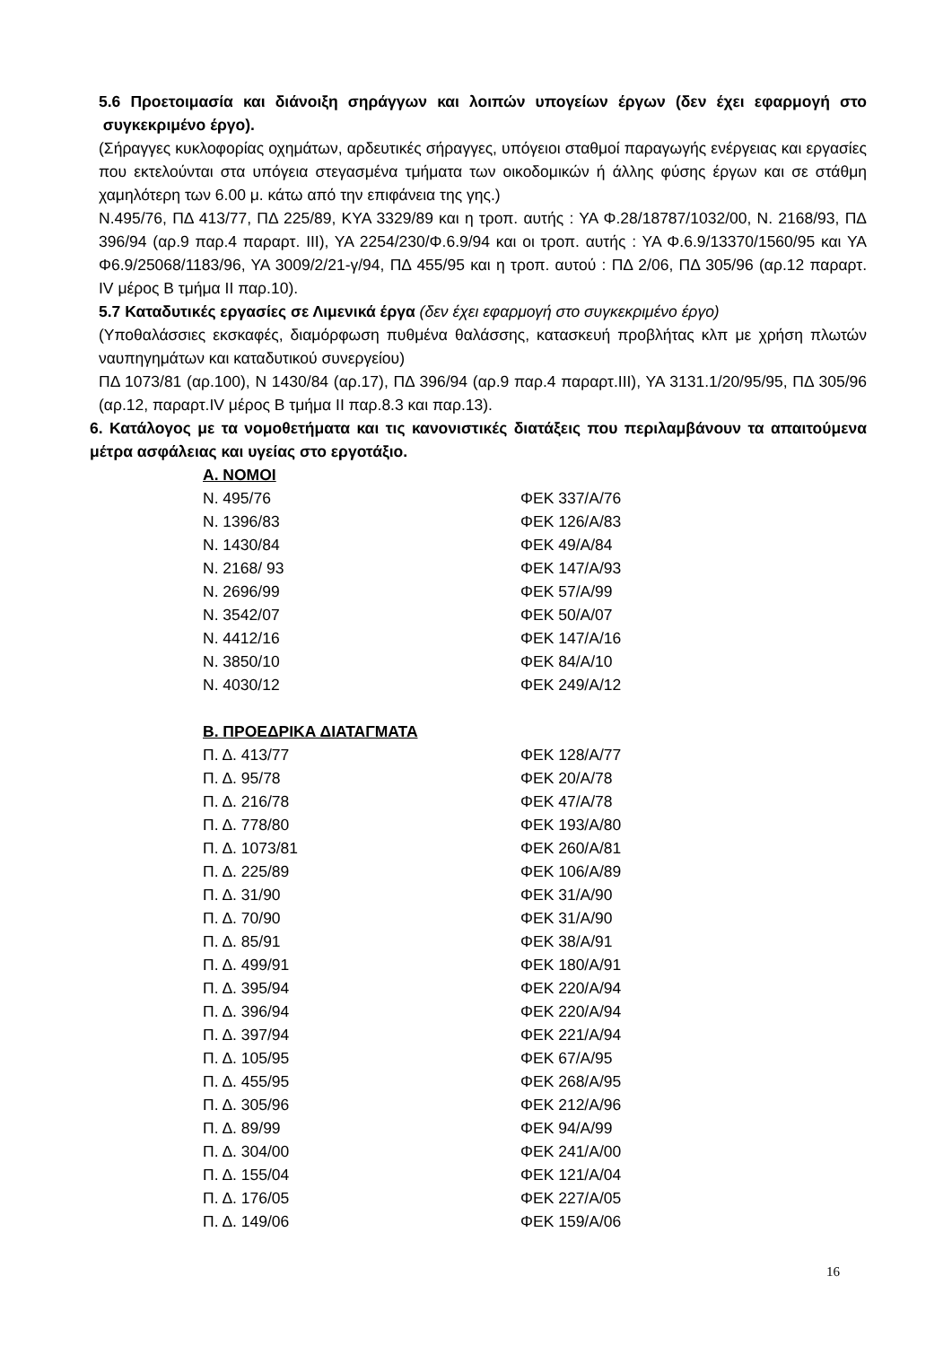5.6 Προετοιμασία και διάνοιξη σηράγγων και λοιπών υπογείων έργων (δεν έχει εφαρμογή στο συγκεκριμένο έργο).
(Σήραγγες κυκλοφορίας οχημάτων, αρδευτικές σήραγγες, υπόγειοι σταθμοί παραγωγής ενέργειας και εργασίες που εκτελούνται στα υπόγεια στεγασμένα τμήματα των οικοδομικών ή άλλης φύσης έργων και σε στάθμη χαμηλότερη των 6.00 μ. κάτω από την επιφάνεια της γης.)
Ν.495/76, ΠΔ 413/77, ΠΔ 225/89, ΚΥΑ 3329/89 και η τροπ. αυτής : ΥΑ Φ.28/18787/1032/00, Ν. 2168/93, ΠΔ 396/94 (αρ.9 παρ.4 παραρτ. ΙΙΙ), ΥΑ 2254/230/Φ.6.9/94 και οι τροπ. αυτής : ΥΑ Φ.6.9/13370/1560/95 και ΥΑ Φ6.9/25068/1183/96, ΥΑ 3009/2/21-γ/94, ΠΔ 455/95 και η τροπ. αυτού : ΠΔ 2/06, ΠΔ 305/96 (αρ.12 παραρτ. IV μέρος Β τμήμα ΙΙ παρ.10).
5.7 Καταδυτικές εργασίες σε Λιμενικά έργα (δεν έχει εφαρμογή στο συγκεκριμένο έργο)
(Υποθαλάσσιες εκσκαφές, διαμόρφωση πυθμένα θαλάσσης, κατασκευή προβλήτας κλπ με χρήση πλωτών ναυπηγημάτων και καταδυτικού συνεργείου)
ΠΔ 1073/81 (αρ.100), Ν 1430/84 (αρ.17), ΠΔ 396/94 (αρ.9 παρ.4 παραρτ.ΙΙΙ), ΥΑ 3131.1/20/95/95, ΠΔ 305/96 (αρ.12, παραρτ.IV μέρος Β τμήμα ΙΙ παρ.8.3 και παρ.13).
6. Κατάλογος με τα νομοθετήματα και τις κανονιστικές διατάξεις που περιλαμβάνουν τα απαιτούμενα μέτρα ασφάλειας και υγείας στο εργοτάξιο.
| Α. ΝΟΜΟΙ | |
| Ν. 495/76 | ΦΕΚ 337/Α/76 |
| Ν. 1396/83 | ΦΕΚ 126/Α/83 |
| Ν. 1430/84 | ΦΕΚ 49/Α/84 |
| Ν. 2168/ 93 | ΦΕΚ 147/Α/93 |
| Ν. 2696/99 | ΦΕΚ 57/Α/99 |
| Ν. 3542/07 | ΦΕΚ 50/Α/07 |
| Ν. 4412/16 | ΦΕΚ 147/Α/16 |
| Ν. 3850/10 | ΦΕΚ 84/Α/10 |
| Ν. 4030/12 | ΦΕΚ 249/Α/12 |
| Β. ΠΡΟΕΔΡΙΚΑ ΔΙΑΤΑΓΜΑΤΑ | |
| Π. Δ. 413/77 | ΦΕΚ 128/Α/77 |
| Π. Δ. 95/78 | ΦΕΚ 20/Α/78 |
| Π. Δ. 216/78 | ΦΕΚ 47/Α/78 |
| Π. Δ. 778/80 | ΦΕΚ 193/Α/80 |
| Π. Δ. 1073/81 | ΦΕΚ 260/Α/81 |
| Π. Δ. 225/89 | ΦΕΚ 106/Α/89 |
| Π. Δ. 31/90 | ΦΕΚ 31/Α/90 |
| Π. Δ. 70/90 | ΦΕΚ 31/Α/90 |
| Π. Δ. 85/91 | ΦΕΚ 38/Α/91 |
| Π. Δ. 499/91 | ΦΕΚ 180/Α/91 |
| Π. Δ. 395/94 | ΦΕΚ 220/Α/94 |
| Π. Δ. 396/94 | ΦΕΚ 220/Α/94 |
| Π. Δ. 397/94 | ΦΕΚ 221/Α/94 |
| Π. Δ. 105/95 | ΦΕΚ 67/Α/95 |
| Π. Δ. 455/95 | ΦΕΚ 268/Α/95 |
| Π. Δ. 305/96 | ΦΕΚ 212/Α/96 |
| Π. Δ. 89/99 | ΦΕΚ 94/Α/99 |
| Π. Δ. 304/00 | ΦΕΚ 241/Α/00 |
| Π. Δ. 155/04 | ΦΕΚ 121/Α/04 |
| Π. Δ. 176/05 | ΦΕΚ 227/Α/05 |
| Π. Δ. 149/06 | ΦΕΚ 159/Α/06 |
16